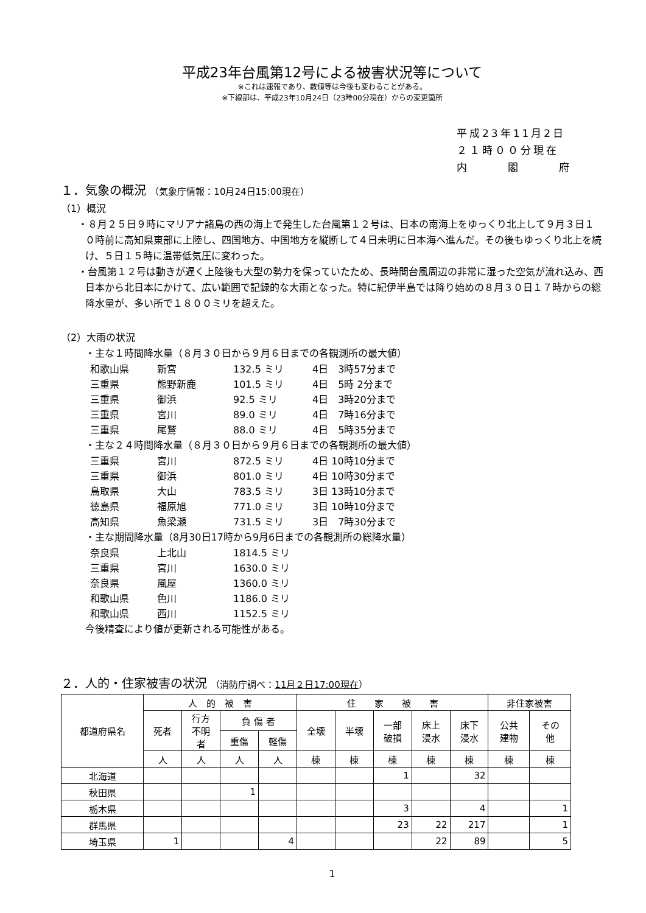平成23年台風第12号による被害状況等について
※これは速報であり、数値等は今後も変わることがある。
※下線部は、平成23年10月24日（23時00分現在）からの変更箇所
平成23年11月2日
２１時００分現在
内　　　閣　　　府
１．気象の概況 （気象庁情報：10月24日15:00現在）
（1）概況
・８月２５日９時にマリアナ諸島の西の海上で発生した台風第１２号は、日本の南海上をゆっくり北上して９月３日１０時前に高知県東部に上陸し、四国地方、中国地方を縦断して４日未明に日本海へ進んだ。その後もゆっくり北上を続け、５日１５時に温帯低気圧に変わった。
・台風第１２号は動きが遅く上陸後も大型の勢力を保っていたため、長時間台風周辺の非常に湿った空気が流れ込み、西日本から北日本にかけて、広い範囲で記録的な大雨となった。特に紀伊半島では降り始めの８月３０日１７時からの総降水量が、多い所で１８００ミリを超えた。
（2）大雨の状況
・主な１時間降水量（８月３０日から９月６日までの各観測所の最大値）
和歌山県 新宮 132.5 ミリ 4日　3時57分まで
三重県 熊野新鹿 101.5 ミリ 4日　5時 2分まで
三重県 御浜 92.5 ミリ 4日　3時20分まで
三重県 宮川 89.0 ミリ 4日　7時16分まで
三重県 尾鷲 88.0 ミリ 4日　5時35分まで
・主な２４時間降水量（８月３０日から９月６日までの各観測所の最大値）
三重県 宮川 872.5 ミリ 4日 10時10分まで
三重県 御浜 801.0 ミリ 4日 10時30分まで
鳥取県 大山 783.5 ミリ 3日 13時10分まで
徳島県 福原旭 771.0 ミリ 3日 10時10分まで
高知県 魚梁瀬 731.5 ミリ 3日　7時30分まで
・主な期間降水量（8月30日17時から9月6日までの各観測所の総降水量）
奈良県 上北山 1814.5 ミリ
三重県 宮川 1630.0 ミリ
奈良県 風屋 1360.0 ミリ
和歌山県 色川 1186.0 ミリ
和歌山県 西川 1152.5 ミリ
今後精査により値が更新される可能性がある。
２．人的・住家被害の状況 （消防庁調べ：11月２日17:00現在）
| 都道府県名 | 人 的 被 害 | | | | 住 家 被 害 | | | | | 非住家被害 | |
| --- | --- | --- | --- | --- | --- | --- | --- | --- | --- | --- | --- |
| | 死者 | 行方 不明 者 | 負 傷 者 | | 全壊 | 半壊 | 一部 破損 | 床上 浸水 | 床下 浸水 | 公共 建物 | その 他 |
| | | | 重傷 | 軽傷 | | | | | | | |
| | 人 | 人 | 人 | 人 | 棟 | 棟 | 棟 | 棟 | 棟 | 棟 | 棟 |
| 北海道 | | | | | | | 1 | | 32 | | |
| 秋田県 | | | 1 | | | | | | | | |
| 栃木県 | | | | | | | 3 | | 4 | | 1 |
| 群馬県 | | | | | | | 23 | 22 | 217 | | 1 |
| 埼玉県 | 1 | | | 4 | | | | 22 | 89 | | 5 |
1